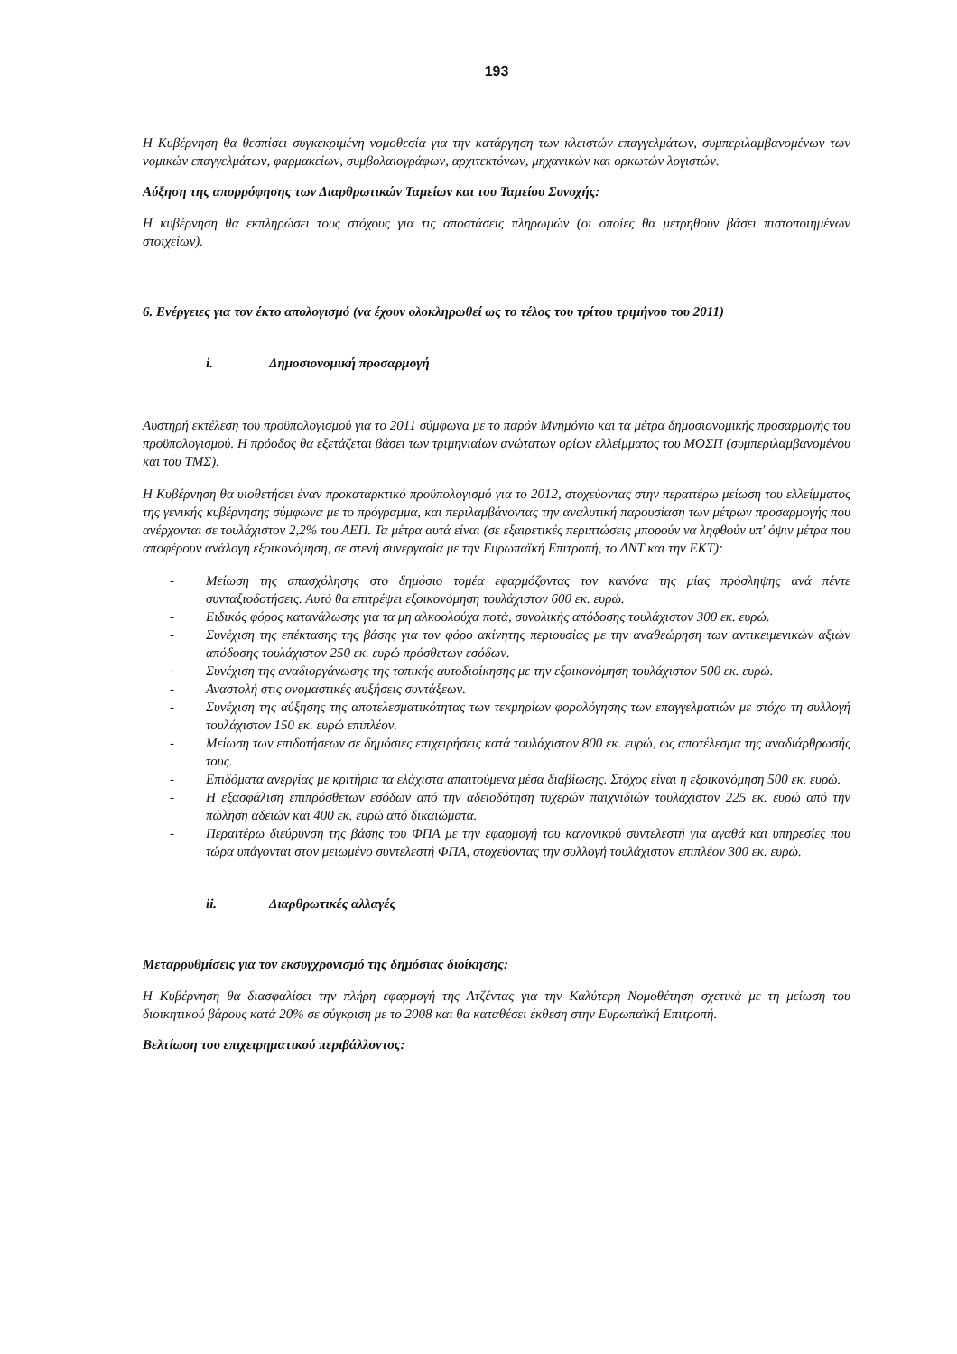193
Η Κυβέρνηση θα θεσπίσει συγκεκριμένη νομοθεσία για την κατάργηση των κλειστών επαγγελμάτων, συμπεριλαμβανομένων των νομικών επαγγελμάτων, φαρμακείων, συμβολαιογράφων, αρχιτεκτόνων, μηχανικών και ορκωτών λογιστών.
Αύξηση της απορρόφησης των Διαρθρωτικών Ταμείων και του Ταμείου Συνοχής:
Η κυβέρνηση θα εκπληρώσει τους στόχους για τις αποστάσεις πληρωμών (οι οποίες θα μετρηθούν βάσει πιστοποιημένων στοιχείων).
6. Ενέργειες για τον έκτο απολογισμό (να έχουν ολοκληρωθεί ως το τέλος του τρίτου τριμήνου του 2011)
i. Δημοσιονομική προσαρμογή
Αυστηρή εκτέλεση του προϋπολογισμού για το 2011 σύμφωνα με το παρόν Μνημόνιο και τα μέτρα δημοσιονομικής προσαρμογής του προϋπολογισμού. Η πρόοδος θα εξετάζεται βάσει των τριμηνιαίων ανώτατων ορίων ελλείμματος του ΜΟΣΠ (συμπεριλαμβανομένου και του ΤΜΣ).
Η Κυβέρνηση θα υιοθετήσει έναν προκαταρκτικό προϋπολογισμό για το 2012, στοχεύοντας στην περαιτέρω μείωση του ελλείμματος της γενικής κυβέρνησης σύμφωνα με το πρόγραμμα, και περιλαμβάνοντας την αναλυτική παρουσίαση των μέτρων προσαρμογής που ανέρχονται σε τουλάχιστον 2,2% του ΑΕΠ. Τα μέτρα αυτά είναι (σε εξαιρετικές περιπτώσεις μπορούν να ληφθούν υπ' όψιν μέτρα που αποφέρουν ανάλογη εξοικονόμηση, σε στενή συνεργασία με την Ευρωπαϊκή Επιτροπή, το ΔΝΤ και την ΕΚΤ):
- Μείωση της απασχόλησης στο δημόσιο τομέα εφαρμόζοντας τον κανόνα της μίας πρόσληψης ανά πέντε συνταξιοδοτήσεις. Αυτό θα επιτρέψει εξοικονόμηση τουλάχιστον 600 εκ. ευρώ.
- Ειδικός φόρος κατανάλωσης για τα μη αλκοολούχα ποτά, συνολικής απόδοσης τουλάχιστον 300 εκ. ευρώ.
- Συνέχιση της επέκτασης της βάσης για τον φόρο ακίνητης περιουσίας με την αναθεώρηση των αντικειμενικών αξιών απόδοσης τουλάχιστον 250 εκ. ευρώ πρόσθετων εσόδων.
- Συνέχιση της αναδιοργάνωσης της τοπικής αυτοδιοίκησης με την εξοικονόμηση τουλάχιστον 500 εκ. ευρώ.
- Αναστολή στις ονομαστικές αυξήσεις συντάξεων.
- Συνέχιση της αύξησης της αποτελεσματικότητας των τεκμηρίων φορολόγησης των επαγγελματιών με στόχο τη συλλογή τουλάχιστον 150 εκ. ευρώ επιπλέον.
- Μείωση των επιδοτήσεων σε δημόσιες επιχειρήσεις κατά τουλάχιστον 800 εκ. ευρώ, ως αποτέλεσμα της αναδιάρθρωσής τους.
- Επιδόματα ανεργίας με κριτήρια τα ελάχιστα απαιτούμενα μέσα διαβίωσης. Στόχος είναι η εξοικονόμηση 500 εκ. ευρώ.
- Η εξασφάλιση επιπρόσθετων εσόδων από την αδειοδότηση τυχερών παιχνιδιών τουλάχιστον 225 εκ. ευρώ από την πώληση αδειών και 400 εκ. ευρώ από δικαιώματα.
- Περαιτέρω διεύρυνση της βάσης του ΦΠΑ με την εφαρμογή του κανονικού συντελεστή για αγαθά και υπηρεσίες που τώρα υπάγονται στον μειωμένο συντελεστή ΦΠΑ, στοχεύοντας την συλλογή τουλάχιστον επιπλέον 300 εκ. ευρώ.
ii. Διαρθρωτικές αλλαγές
Μεταρρυθμίσεις για τον εκσυγχρονισμό της δημόσιας διοίκησης:
Η Κυβέρνηση θα διασφαλίσει την πλήρη εφαρμογή της Ατζέντας για την Καλύτερη Νομοθέτηση σχετικά με τη μείωση του διοικητικού βάρους κατά 20% σε σύγκριση με το 2008 και θα καταθέσει έκθεση στην Ευρωπαϊκή Επιτροπή.
Βελτίωση του επιχειρηματικού περιβάλλοντος: